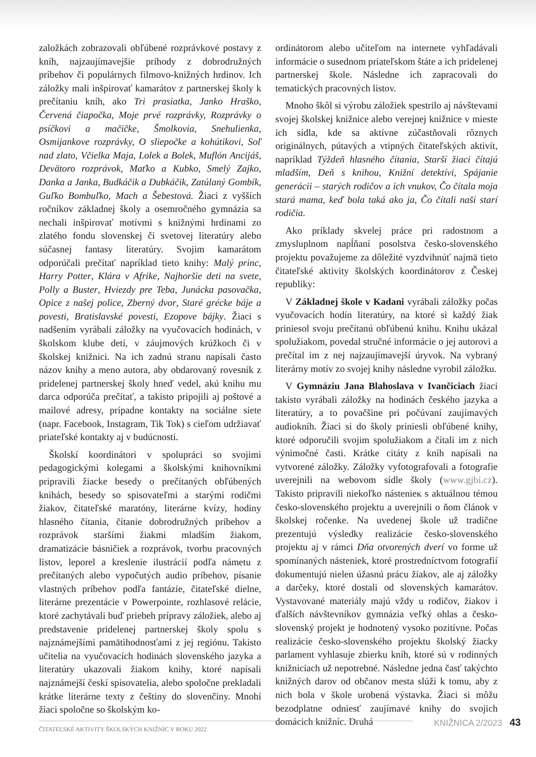založkách zobrazovali obľúbené rozprávkové postavy z kníh, najzaujímavejšie príhody z dobrodružných príbehov či populárnych filmovo-knižných hrdinov. Ich záložky mali inšpirovať kamarátov z partnerskej školy k prečítaniu kníh, ako Tri prasiatka, Janko Hraško, Červená čiapočka, Moje prvé rozprávky, Rozprávky o psíčkovi a mačičke, Šmolkovia, Snehulienka, Osmijankove rozprávky, O sliepočke a kohútikovi, Soľ nad zlato, Včielka Maja, Lolek a Bolek, Muflón Ancijáš, Devätoro rozprávok, Maťko a Kubko, Smelý Zajko, Danka a Janka, Budkáčik a Dubkáčik, Zatúlaný Gombík, Guľko Bombuľko, Mach a Šebestová. Žiaci z vyšších ročníkov základnej školy a osemročného gymnázia sa nechali inšpirovať motívmi s knižnými hrdinami zo zlatého fondu slovenskej či svetovej literatúry alebo súčasnej fantasy literatúry. Svojim kamarátom odporúčali prečítať napríklad tieto knihy: Malý princ, Harry Potter, Klára v Afrike, Najhoršie deti na svete, Polly a Buster, Hviezdy pre Teba, Junácka pasovačka, Opice z našej police, Zberný dvor, Staré grécke báje a povesti, Bratislavské povesti, Ezopove bájky. Žiaci s nadšením vyrábali záložky na vyučovacích hodinách, v školskom klube detí, v záujmových krúžkoch či v školskej knižnici. Na ich zadnú stranu napísali často názov knihy a meno autora, aby obdarovaný rovesník z pridelenej partnerskej školy hneď vedel, akú knihu mu darca odporúča prečítať, a takisto pripojili aj poštové a mailové adresy, prípadne kontakty na sociálne siete (napr. Facebook, Instagram, Tik Tok) s cieľom udržiavať priateľské kontakty aj v budúcnosti.
Školskí koordinátori v spolupráci so svojimi pedagogickými kolegami a školskými knihovníkmi pripravili žiacke besedy o prečítaných obľúbených knihách, besedy so spisovateľmi a starými rodičmi žiakov, čitateľské maratóny, literárne kvízy, hodiny hlasného čítania, čítanie dobrodružných príbehov a rozprávok staršími žiakmi mladším žiakom, dramatizácie básničiek a rozprávok, tvorbu pracovných listov, leporel a kreslenie ilustrácií podľa námetu z prečítaných alebo vypočutých audio príbehov, písanie vlastných príbehov podľa fantázie, čitateľské dielne, literárne prezentácie v Powerpointe, rozhlasové relácie, ktoré zachytávali buď priebeh prípravy záložiek, alebo aj predstavenie pridelenej partnerskej školy spolu s najznámejšími pamätihodnosťami z jej regiónu. Takisto učitelia na vyučovacích hodinách slovenského jazyka a literatúry ukazovali žiakom knihy, ktoré napísali najznámejší českí spisovatelia, alebo spoločne prekladali krátke literárne texty z češtiny do slovenčiny. Mnohí žiaci spoločne so školským ko-
ordinátorom alebo učiteľom na internete vyhľadávali informácie o susednom priateľskom štáte a ich pridelenej partnerskej škole. Následne ich zapracovali do tematických pracovných listov.
Mnoho škôl si výrobu záložiek spestrilo aj návštevami svojej školskej knižnice alebo verejnej knižnice v mieste ich sídla, kde sa aktívne zúčastňovali rôznych originálnych, pútavých a vtipných čitateľských aktivít, napríklad Týždeň hlasného čítania, Starší žiaci čítajú mladším, Deň s knihou, Knižní detektívi, Spájanie generácii – starých rodičov a ich vnukov, Čo čítala moja stará mama, keď bola taká ako ja, Čo čítali naši starí rodičia.
Ako príklady skvelej práce pri radostnom a zmysluplnom napĺňaní posolstva česko-slovenského projektu považujeme za dôležité vyzdvihnúť najmä tieto čitateľské aktivity školských koordinátorov z Českej republiky:
V Základnej škole v Kadani vyrábali záložky počas vyučovacích hodín literatúry, na ktoré si každý žiak priniesol svoju prečítanú obľúbenú knihu. Knihu ukázal spolužiakom, povedal stručné informácie o jej autorovi a prečítal im z nej najzaujímavejší úryvok. Na vybraný literárny motív zo svojej knihy následne vyrobil záložku.
V Gymnáziu Jana Blahoslava v Ivančiciach žiaci takisto vyrábali záložky na hodinách českého jazyka a literatúry, a to povačšine pri počúvaní zaujímavých audiokníh. Žiaci si do školy priniesli obľúbené knihy, ktoré odporučili svojim spolužiakom a čítali im z nich výnimočné časti. Krátke citáty z kníh napísali na vytvorené záložky. Záložky vyfotografovali a fotografie uverejnili na webovom sídle školy (www.gjbi.cz). Takisto pripravili niekoľko nástenieк s aktuálnou témou česko-slovenského projektu a uverejnili o ňom článok v školskej ročenke. Na uvedenej škole už tradične prezentujú výsledky realizácie česko-slovenského projektu aj v rámci Dňa otvorených dverí vo forme už spomínaných násteniek, ktoré prostredníctvom fotografií dokumentujú nielen úžasnú prácu žiakov, ale aj záložky a darčeky, ktoré dostali od slovenských kamarátov. Vystavované materiály majú vždy u rodičov, žiakov i ďalších návštevníkov gymnázia veľký ohlas a česko-slovenský projekt je hodnotený vysoko pozitívne. Počas realizácie česko-slovenského projektu školský žiacky parlament vyhlasuje zbierku kníh, ktoré sú v rodinných knižniciach už nepotrebné. Následne jedna časť takýchto knižných darov od občanov mesta slúži k tomu, aby z nich bola v škole urobená výstavka. Žiaci si môžu bezodplatne odniesť zaujímavé knihy do svojich domácich knižníc. Druhá
KNIŽNICA 2/2023 43
ČITATEĽSKÉ AKTIVITY ŠKOLSKÝCH KNIŽNÍC V ROKU 2022